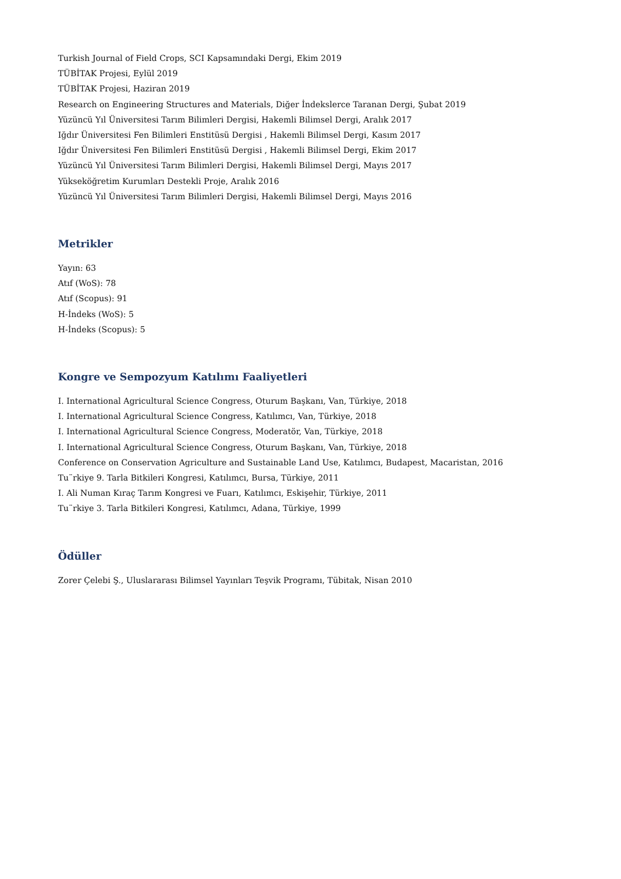Turkish Journal of Field Crops, SCI Kapsamındaki Dergi, Ekim 2019
TÜBİTAK Projesi, Eylül 2019
TÜBİTAK Projesi, Haziran 2019
Research on Engineering Structures and Materials, Diğer İndekslerce Taranan Dergi, Şubat 2019
Yüzüncü Yıl Üniversitesi Tarım Bilimleri Dergisi, Hakemli Bilimsel Dergi, Aralık 2017
Iğdır Üniversitesi Fen Bilimleri Enstitüsü Dergisi , Hakemli Bilimsel Dergi, Kasım 2017
Iğdır Üniversitesi Fen Bilimleri Enstitüsü Dergisi , Hakemli Bilimsel Dergi, Ekim 2017
Yüzüncü Yıl Üniversitesi Tarım Bilimleri Dergisi, Hakemli Bilimsel Dergi, Mayıs 2017
Yükseköğretim Kurumları Destekli Proje, Aralık 2016
Yüzüncü Yıl Üniversitesi Tarım Bilimleri Dergisi, Hakemli Bilimsel Dergi, Mayıs 2016
Metrikler
Yayın: 63
Atıf (WoS): 78
Atıf (Scopus): 91
H-İndeks (WoS): 5
H-İndeks (Scopus): 5
Kongre ve Sempozyum Katılımı Faaliyetleri
I. International Agricultural Science Congress, Oturum Başkanı, Van, Türkiye, 2018
I. International Agricultural Science Congress, Katılımcı, Van, Türkiye, 2018
I. International Agricultural Science Congress, Moderatör, Van, Türkiye, 2018
I. International Agricultural Science Congress, Oturum Başkanı, Van, Türkiye, 2018
Conference on Conservation Agriculture and Sustainable Land Use, Katılımcı, Budapest, Macaristan, 2016
Tu¨rkiye 9. Tarla Bitkileri Kongresi, Katılımcı, Bursa, Türkiye, 2011
I. Ali Numan Kıraç Tarım Kongresi ve Fuarı, Katılımcı, Eskişehir, Türkiye, 2011
Tu¨rkiye 3. Tarla Bitkileri Kongresi, Katılımcı, Adana, Türkiye, 1999
Ödüller
Zorer Çelebi Ş., Uluslararası Bilimsel Yayınları Teşvik Programı, Tübitak, Nisan 2010